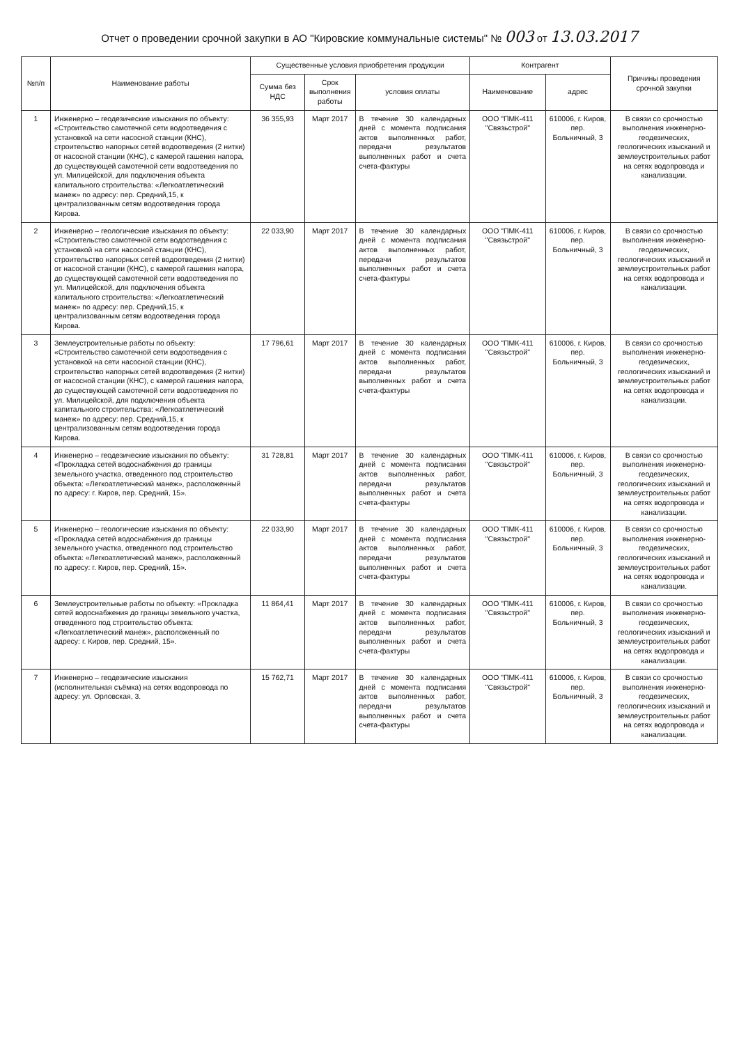Отчет о проведении срочной закупки в АО "Кировские коммунальные системы" № 003 от 13.03.2017
| №п/п | Наименование работы | Существенные условия приобретения продукции | | | Контрагент | | Причины проведения срочной закупки |
| --- | --- | --- | --- | --- | --- | --- | --- |
| | | Сумма без НДС | Срок выполнения работы | условия оплаты | Наименование | адрес | |
| 1 | Инженерно – геодезические изыскания по объекту: «Строительство самотечной сети водоотведения с установкой на сети насосной станции (КНС), строительство напорных сетей водоотведения (2 нитки) от насосной станции (КНС), с камерой гашения напора, до существующей самотечной сети водоотведения по ул. Милицейской, для подключения объекта капитального строительства: «Легкоатлетический манеж» по адресу: пер. Средний,15, к централизованным сетям водоотведения города Кирова. | 36 355,93 | Март 2017 | В течение 30 календарных дней с момента подписания актов выполненных работ, передачи результатов выполненных работ и счета счета-фактуры | ООО "ПМК-411 "Связьстрой" | 610006, г. Киров, пер. Больничный, 3 | В связи со срочностью выполнения инженерно-геодезических, геологических изысканий и землеустроительных работ на сетях водопровода и канализации. |
| 2 | Инженерно – геологические изыскания по объекту: «Строительство самотечной сети водоотведения с установкой на сети насосной станции (КНС), строительство напорных сетей водоотведения (2 нитки) от насосной станции (КНС), с камерой гашения напора, до существующей самотечной сети водоотведения по ул. Милицейской, для подключения объекта капитального строительства: «Легкоатлетический манеж» по адресу: пер. Средний,15, к централизованным сетям водоотведения города Кирова. | 22 033,90 | Март 2017 | В течение 30 календарных дней с момента подписания актов выполненных работ, передачи результатов выполненных работ и счета счета-фактуры | ООО "ПМК-411 "Связьстрой" | 610006, г. Киров, пер. Больничный, 3 | В связи со срочностью выполнения инженерно-геодезических, геологических изысканий и землеустроительных работ на сетях водопровода и канализации. |
| 3 | Землеустроительные работы по объекту: «Строительство самотечной сети водоотведения с установкой на сети насосной станции (КНС), строительство напорных сетей водоотведения (2 нитки) от насосной станции (КНС), с камерой гашения напора, до существующей самотечной сети водоотведения по ул. Милицейской, для подключения объекта капитального строительства: «Легкоатлетический манеж» по адресу: пер. Средний,15, к централизованным сетям водоотведения города Кирова. | 17 796,61 | Март 2017 | В течение 30 календарных дней с момента подписания актов выполненных работ, передачи результатов выполненных работ и счета счета-фактуры | ООО "ПМК-411 "Связьстрой" | 610006, г. Киров, пер. Больничный, 3 | В связи со срочностью выполнения инженерно-геодезических, геологических изысканий и землеустроительных работ на сетях водопровода и канализации. |
| 4 | Инженерно – геодезические изыскания по объекту: «Прокладка сетей водоснабжения до границы земельного участка, отведенного под строительство объекта: «Легкоатлетический манеж», расположенный по адресу: г. Киров, пер. Средний, 15». | 31 728,81 | Март 2017 | В течение 30 календарных дней с момента подписания актов выполненных работ, передачи результатов выполненных работ и счета счета-фактуры | ООО "ПМК-411 "Связьстрой" | 610006, г. Киров, пер. Больничный, 3 | В связи со срочностью выполнения инженерно-геодезических, геологических изысканий и землеустроительных работ на сетях водопровода и канализации. |
| 5 | Инженерно – геологические изыскания по объекту: «Прокладка сетей водоснабжения до границы земельного участка, отведенного под строительство объекта: «Легкоатлетический манеж», расположенный по адресу: г. Киров, пер. Средний, 15». | 22 033,90 | Март 2017 | В течение 30 календарных дней с момента подписания актов выполненных работ, передачи результатов выполненных работ и счета счета-фактуры | ООО "ПМК-411 "Связьстрой" | 610006, г. Киров, пер. Больничный, 3 | В связи со срочностью выполнения инженерно-геодезических, геологических изысканий и землеустроительных работ на сетях водопровода и канализации. |
| 6 | Землеустроительные работы по объекту: «Прокладка сетей водоснабжения до границы земельного участка, отведенного под строительство объекта: «Легкоатлетический манеж», расположенный по адресу: г. Киров, пер. Средний, 15». | 11 864,41 | Март 2017 | В течение 30 календарных дней с момента подписания актов выполненных работ, передачи результатов выполненных работ и счета счета-фактуры | ООО "ПМК-411 "Связьстрой" | 610006, г. Киров, пер. Больничный, 3 | В связи со срочностью выполнения инженерно-геодезических, геологических изысканий и землеустроительных работ на сетях водопровода и канализации. |
| 7 | Инженерно – геодезические изыскания (исполнительная съёмка) на сетях водопровода по адресу: ул. Орловская, 3. | 15 762,71 | Март 2017 | В течение 30 календарных дней с момента подписания актов выполненных работ, передачи результатов выполненных работ и счета счета-фактуры | ООО "ПМК-411 "Связьстрой" | 610006, г. Киров, пер. Больничный, 3 | В связи со срочностью выполнения инженерно-геодезических, геологических изысканий и землеустроительных работ на сетях водопровода и канализации. |